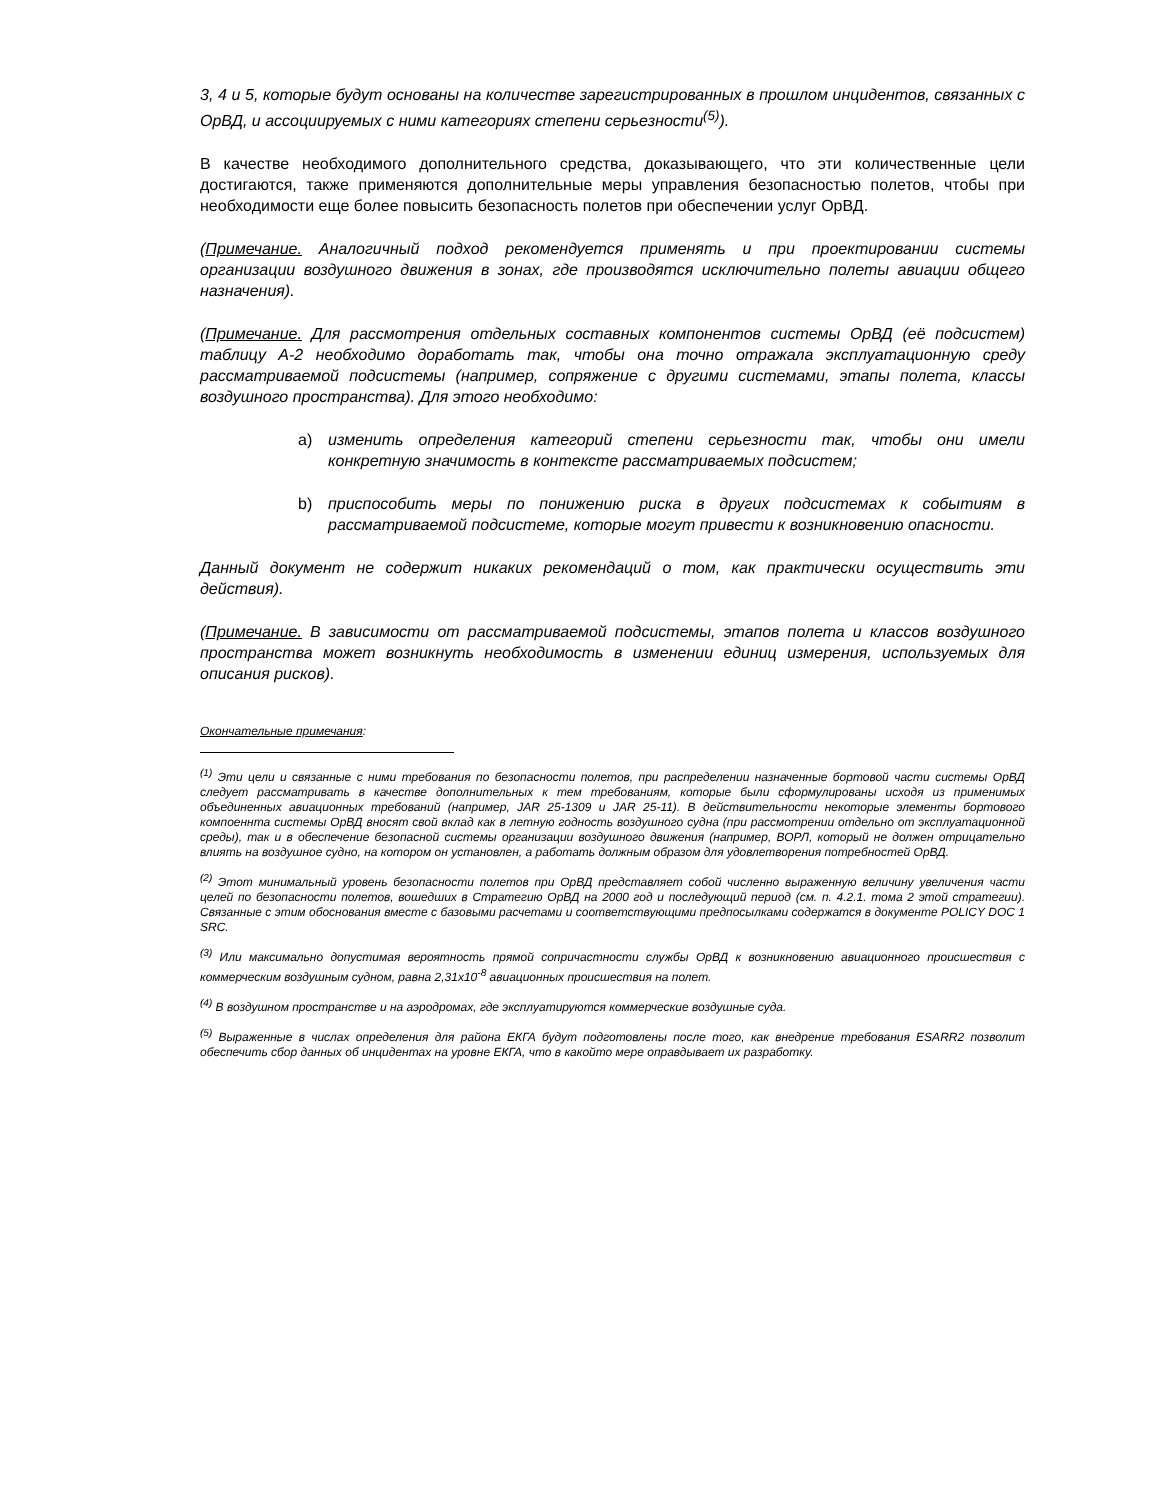3, 4 и 5, которые будут основаны на количестве зарегистрированных в прошлом инцидентов, связанных с ОрВД, и ассоциируемых с ними категориях степени серьезности<sup>(5)</sup>).
В качестве необходимого дополнительного средства, доказывающего, что эти количественные цели достигаются, также применяются дополнительные меры управления безопасностью полетов, чтобы при необходимости еще более повысить безопасность полетов при обеспечении услуг ОрВД.
(Примечание. Аналогичный подход рекомендуется применять и при проектировании системы организации воздушного движения в зонах, где производятся исключительно полеты авиации общего назначения).
(Примечание. Для рассмотрения отдельных составных компонентов системы ОрВД (её подсистем) таблицу А-2 необходимо доработать так, чтобы она точно отражала эксплуатационную среду рассматриваемой подсистемы (например, сопряжение с другими системами, этапы полета, классы воздушного пространства). Для этого необходимо:
a) изменить определения категорий степени серьезности так, чтобы они имели конкретную значимость в контексте рассматриваемых подсистем;
b) приспособить меры по понижению риска в других подсистемах к событиям в рассматриваемой подсистеме, которые могут привести к возникновению опасности.
Данный документ не содержит никаких рекомендаций о том, как практически осуществить эти действия).
(Примечание. В зависимости от рассматриваемой подсистемы, этапов полета и классов воздушного пространства может возникнуть необходимость в изменении единиц измерения, используемых для описания рисков).
Окончательные примечания:
<sup>(1)</sup> Эти цели и связанные с ними требования по безопасности полетов, при распределении назначенные бортовой части системы ОрВД следует рассматривать в качестве дополнительных к тем требованиям, которые были сформулированы исходя из применимых объединенных авиационных требований (например, JAR 25-1309 и JAR 25-11). В действительности некоторые элементы бортового компоеннта системы ОрВД вносят свой вклад как в летную годность воздушного судна (при рассмотрении отдельно от эксплуатационной среды), так и в обеспечение безопасной системы организации воздушного движения (например, ВОРЛ, который не должен отрицательно влиять на воздушное судно, на котором он установлен, а работать должным образом для удовлетворения потребностей ОрВД.
<sup>(2)</sup> Этот минимальный уровень безопасности полетов при ОрВД представляет собой численно выраженную величину увеличения части целей по безопасности полетов, вошедших в Стратегию ОрВД на 2000 год и последующий период (см. п. 4.2.1. тома 2 этой стратегии). Связанные с этим обоснования вместе с базовыми расчетами и соответствующими предпосылками содержатся в документе POLICY DOC 1 SRC.
<sup>(3)</sup> Или максимально допустимая вероятность прямой сопричастности службы ОрВД к возникновению авиационного происшествия с коммерческим воздушным судном, равна 2,31x10<sup>-8</sup> авиационных происшествия на полет.
<sup>(4)</sup> В воздушном пространстве и на аэродромах, где эксплуатируются коммерческие воздушные суда.
<sup>(5)</sup> Выраженные в числах определения для района ЕКГА будут подготовлены после того, как внедрение требования ESARR2 позволит обеспечить сбор данных об инцидентах на уровне ЕКГА, что в какойто мере оправдывает их разработку.